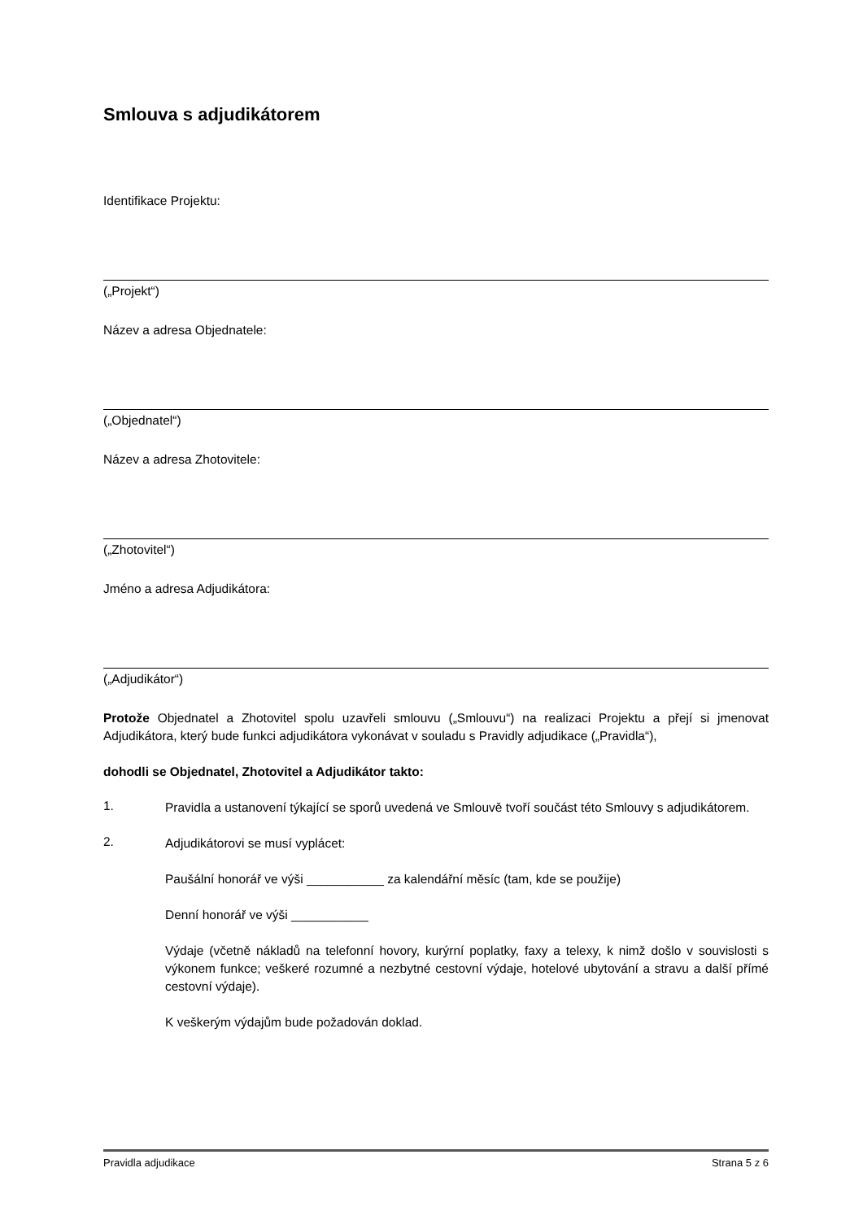Smlouva s adjudikátorem
Identifikace Projektu:
(„Projekt“)
Název a adresa Objednatele:
(„Objednatel“)
Název a adresa Zhotovitele:
(„Zhotovitel“)
Jméno a adresa Adjudikátora:
(„Adjudikátor“)
Protože Objednatel a Zhotovitel spolu uzavřeli smlouvu („Smlouvu“) na realizaci Projektu a přejí si jmenovat Adjudikátora, který bude funkci adjudikátora vykonávat v souladu s Pravidly adjudikace („Pravidla“),
dohodli se Objednatel, Zhotovitel a Adjudikátor takto:
1.
Pravidla a ustanovení týkající se sporů uvedená ve Smlouvě tvoří součást této Smlouvy s adjudikátorem.
2.
Adjudikátorovi se musí vyplácet:
Paušální honorář ve výši ___________ za kalendářní měsíc (tam, kde se použije)
Denní honorář ve výši ___________
Výdaje (včetně nákladů na telefonní hovory, kurýrní poplatky, faxy a telexy, k nimž došlo v souvislosti s výkonem funkce; veškeré rozumné a nezbytné cestovní výdaje, hotelové ubytování a stravu a další přímé cestovní výdaje).
K veškerým výdajům bude požadován doklad.
Pravidla adjudikace Strana 5 z 6